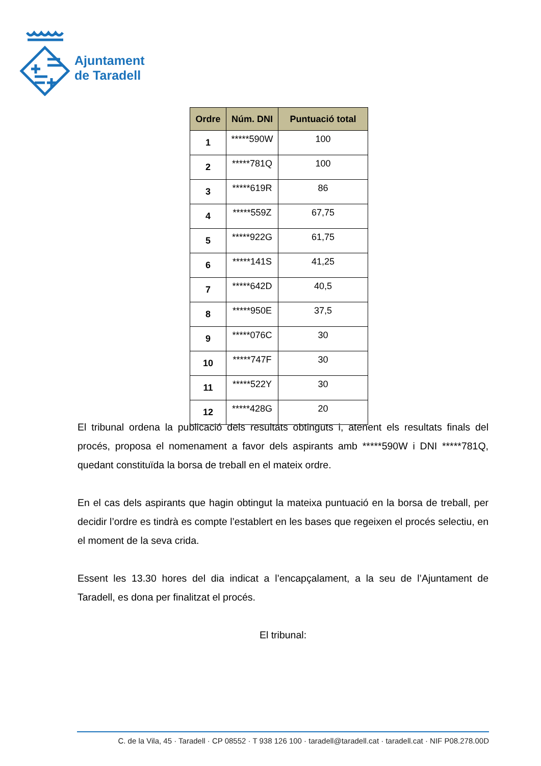Ajuntament
de Taradell
| Ordre | Núm. DNI | Puntuació total |
| --- | --- | --- |
| 1 | *****590W | 100 |
| 2 | *****781Q | 100 |
| 3 | *****619R | 86 |
| 4 | *****559Z | 67,75 |
| 5 | *****922G | 61,75 |
| 6 | *****141S | 41,25 |
| 7 | *****642D | 40,5 |
| 8 | *****950E | 37,5 |
| 9 | *****076C | 30 |
| 10 | *****747F | 30 |
| 11 | *****522Y | 30 |
| 12 | *****428G | 20 |
El tribunal ordena la publicació dels resultats obtinguts i, atenent els resultats finals del procés, proposa el nomenament a favor dels aspirants amb *****590W i DNI *****781Q, quedant constituïda la borsa de treball en el mateix ordre.
En el cas dels aspirants que hagin obtingut la mateixa puntuació en la borsa de treball, per decidir l’ordre es tindrà es compte l’establert en les bases que regeixen el procés selectiu, en el moment de la seva crida.
Essent les 13.30 hores del dia indicat a l’encapçalament, a la seu de l’Ajuntament de Taradell, es dona per finalitzat el procés.
El tribunal:
C. de la Vila, 45 · Taradell · CP 08552 · T 938 126 100 · taradell@taradell.cat · taradell.cat · NIF P08.278.00D